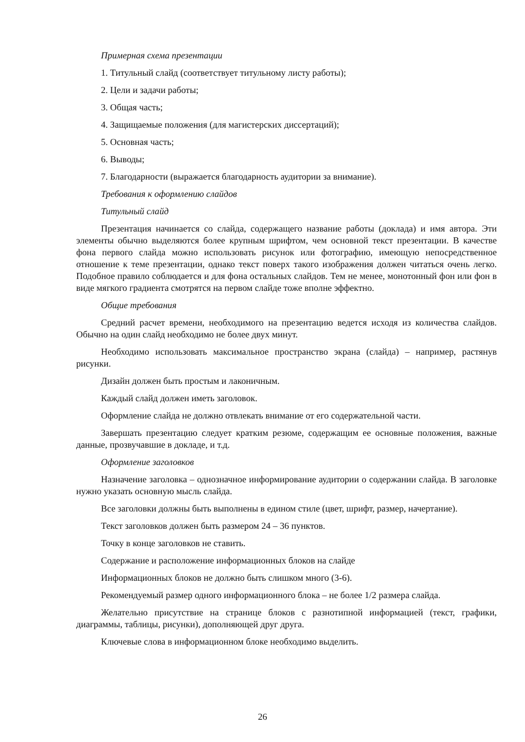Примерная схема презентации
1. Титульный слайд (соответствует титульному листу работы);
2. Цели и задачи работы;
3. Общая часть;
4. Защищаемые положения (для магистерских диссертаций);
5. Основная часть;
6. Выводы;
7. Благодарности (выражается благодарность аудитории за внимание).
Требования к оформлению слайдов
Титульный слайд
Презентация начинается со слайда, содержащего название работы (доклада) и имя автора. Эти элементы обычно выделяются более крупным шрифтом, чем основной текст презентации. В качестве фона первого слайда можно использовать рисунок или фотографию, имеющую непосредственное отношение к теме презентации, однако текст поверх такого изображения должен читаться очень легко. Подобное правило соблюдается и для фона остальных слайдов. Тем не менее, монотонный фон или фон в виде мягкого градиента смотрятся на первом слайде тоже вполне эффектно.
Общие требования
Средний расчет времени, необходимого на презентацию ведется исходя из количества слайдов. Обычно на один слайд необходимо не более двух минут.
Необходимо использовать максимальное пространство экрана (слайда) – например, растянув рисунки.
Дизайн должен быть простым и лаконичным.
Каждый слайд должен иметь заголовок.
Оформление слайда не должно отвлекать внимание от его содержательной части.
Завершать презентацию следует кратким резюме, содержащим ее основные положения, важные данные, прозвучавшие в докладе, и т.д.
Оформление заголовков
Назначение заголовка – однозначное информирование аудитории о содержании слайда. В заголовке нужно указать основную мысль слайда.
Все заголовки должны быть выполнены в едином стиле (цвет, шрифт, размер, начертание).
Текст заголовков должен быть размером 24 – 36 пунктов.
Точку в конце заголовков не ставить.
Содержание и расположение информационных блоков на слайде
Информационных блоков не должно быть слишком много (3-6).
Рекомендуемый размер одного информационного блока – не более 1/2 размера слайда.
Желательно присутствие на странице блоков с разнотипной информацией (текст, графики, диаграммы, таблицы, рисунки), дополняющей друг друга.
Ключевые слова в информационном блоке необходимо выделить.
26